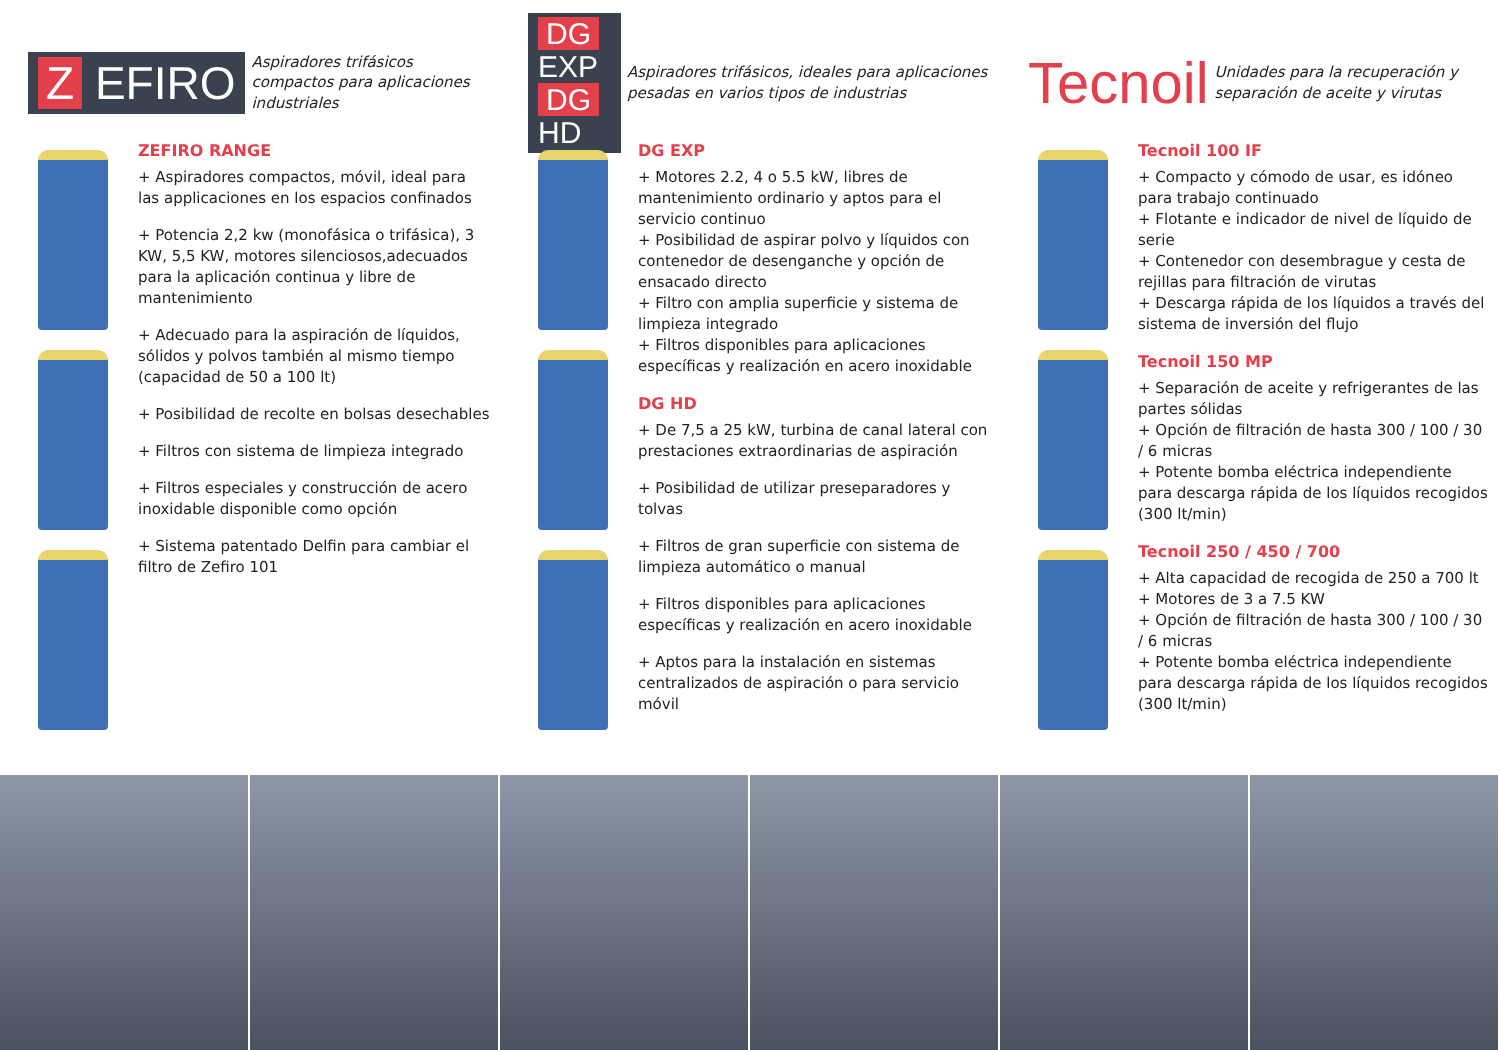Z EFIRO
Aspiradores trifásicos
compactos para aplicaciones
industriales
ZEFIRO RANGE
+ Aspiradores compactos, móvil, ideal para las applicaciones en los espacios confinados
+ Potencia 2,2 kw (monofásica o trifásica), 3 KW, 5,5 KW, motores silenciosos,adecuados para la aplicación continua y libre de mantenimiento
+ Adecuado para la aspiración de líquidos, sólidos y polvos también al mismo tiempo (capacidad de 50 a 100 lt)
+ Posibilidad de recolte en bolsas desechables
+ Filtros con sistema de limpieza integrado
+ Filtros especiales y construcción de acero inoxidable disponible como opción
+ Sistema patentado Delfin para cambiar el filtro de Zefiro 101
DG EXP
DG HD
Aspiradores trifásicos, ideales para aplicaciones pesadas en varios tipos de industrias
DG EXP
+ Motores 2.2, 4 o 5.5 kW, libres de mantenimiento ordinario y aptos para el servicio continuo
+ Posibilidad de aspirar polvo y líquidos con contenedor de desenganche y opción de ensacado directo
+ Filtro con amplia superficie y sistema de limpieza integrado
+ Filtros disponibles para aplicaciones específicas y realización en acero inoxidable
DG HD
+ De 7,5 a 25 kW, turbina de canal lateral con prestaciones extraordinarias de aspiración
+ Posibilidad de utilizar preseparadores y tolvas
+ Filtros de gran superficie con sistema de limpieza automático o manual
+ Filtros disponibles para aplicaciones específicas y realización en acero inoxidable
+ Aptos para la instalación en sistemas centralizados de aspiración o para servicio móvil
Tecnoil
Unidades para la recuperación y separación de aceite y virutas
Tecnoil 100 IF
+ Compacto y cómodo de usar, es idóneo para trabajo continuado
+ Flotante e indicador de nivel de líquido de serie
+ Contenedor con desembrague y cesta de rejillas para filtración de virutas
+ Descarga rápida de los líquidos a través del sistema de inversión del flujo
Tecnoil 150 MP
+ Separación de aceite y refrigerantes de las partes sólidas
+ Opción de filtración de hasta 300 / 100 / 30 / 6 micras
+ Potente bomba eléctrica independiente para descarga rápida de los líquidos recogidos (300 lt/min)
Tecnoil 250 / 450 / 700
+ Alta capacidad de recogida de 250 a 700 lt
+ Motores de 3 a 7.5 KW
+ Opción de filtración de hasta 300 / 100 / 30 / 6 micras
+ Potente bomba eléctrica independiente para descarga rápida de los líquidos recogidos (300 lt/min)